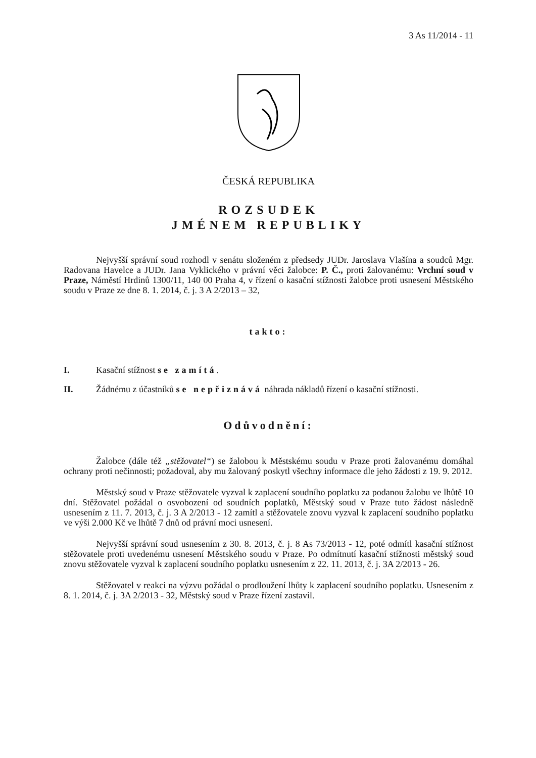3 As 11/2014 - 11
ČESKÁ REPUBLIKA
ROZSUDEK
JMÉNEM REPUBLIKY
Nejvyšší správní soud rozhodl v senátu složeném z předsedy JUDr. Jaroslava Vlašína a soudců Mgr. Radovana Havelce a JUDr. Jana Vyklického v právní věci žalobce: P. Č., proti žalovanému: Vrchní soud v Praze, Náměstí Hrdinů 1300/11, 140 00 Praha 4, v řízení o kasační stížnosti žalobce proti usnesení Městského soudu v Praze ze dne 8. 1. 2014, č. j. 3 A 2/2013 – 32,
takto:
I. Kasační stížnost se zamítá.
II. Žádnému z účastníků se nepřiznává náhrada nákladů řízení o kasační stížnosti.
Odůvodnění:
Žalobce (dále též „stěžovatel“) se žalobou k Městskému soudu v Praze proti žalovanému domáhal ochrany proti nečinnosti; požadoval, aby mu žalovaný poskytl všechny informace dle jeho žádosti z 19. 9. 2012.
Městský soud v Praze stěžovatele vyzval k zaplacení soudního poplatku za podanou žalobu ve lhůtě 10 dní. Stěžovatel požádal o osvobození od soudních poplatků, Městský soud v Praze tuto žádost následně usnesením z 11. 7. 2013, č. j. 3 A 2/2013 - 12 zamítl a stěžovatele znovu vyzval k zaplacení soudního poplatku ve výši 2.000 Kč ve lhůtě 7 dnů od právní moci usnesení.
Nejvyšší správní soud usnesením z 30. 8. 2013, č. j. 8 As 73/2013 - 12, poté odmítl kasační stížnost stěžovatele proti uvedenému usnesení Městského soudu v Praze. Po odmítnutí kasační stížnosti městský soud znovu stěžovatele vyzval k zaplacení soudního poplatku usnesením z 22. 11. 2013, č. j. 3A 2/2013 - 26.
Stěžovatel v reakci na výzvu požádal o prodloužení lhůty k zaplacení soudního poplatku. Usnesením z 8. 1. 2014, č. j. 3A 2/2013 - 32, Městský soud v Praze řízení zastavil.